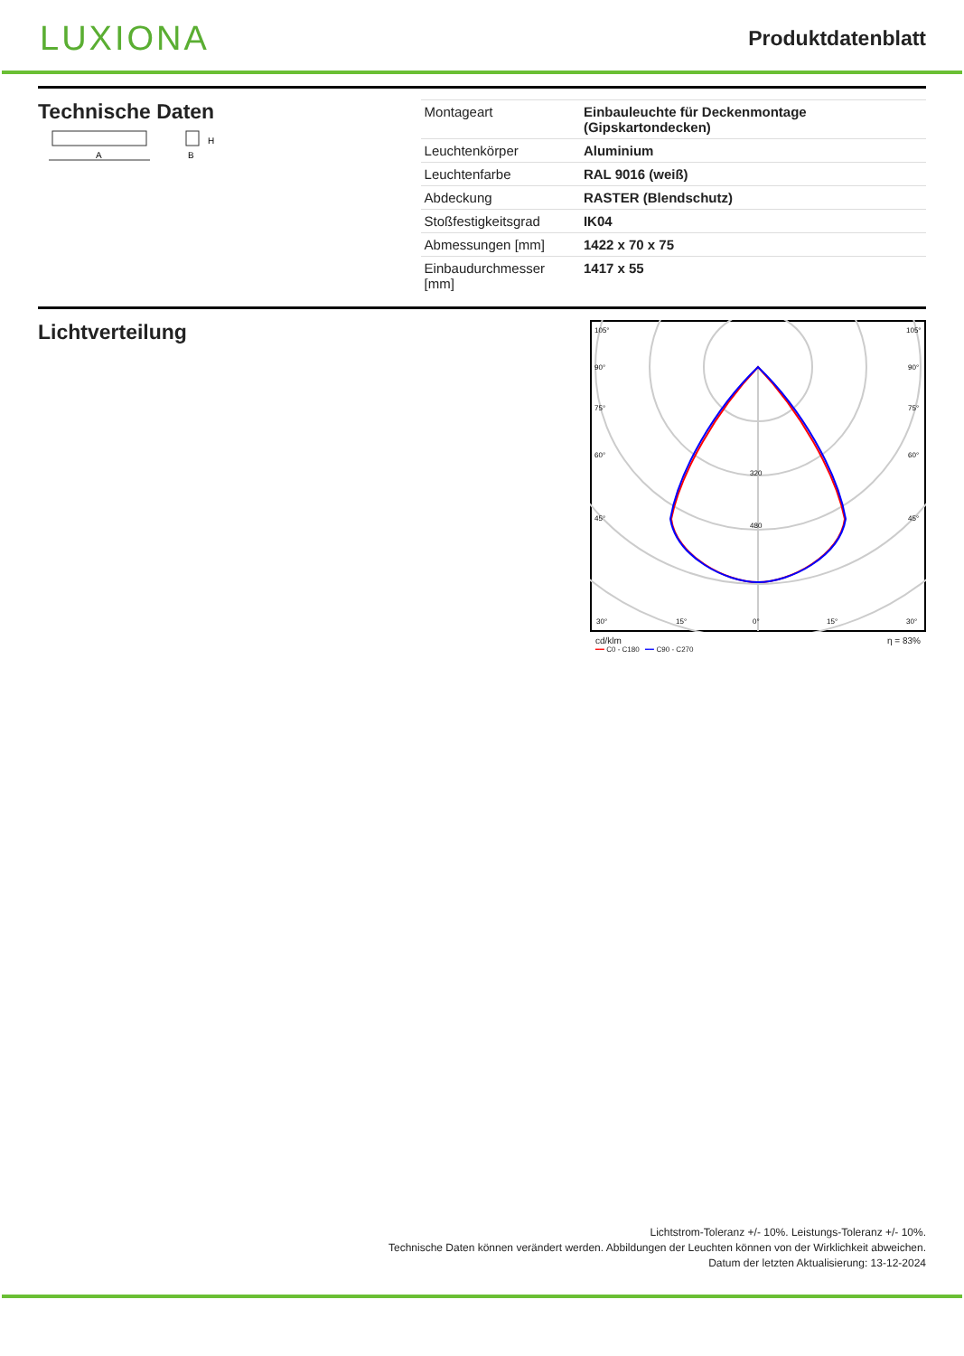LUXIONA
Produktdatenblatt
Technische Daten
A
H
B
| Montageart | Einbauleuchte für Deckenmontage (Gipskartondecken) |
| Leuchtenkörper | Aluminium |
| Leuchtenfarbe | RAL 9016 (weiß) |
| Abdeckung | RASTER (Blendschutz) |
| Stoßfestigkeitsgrad | IK04 |
| Abmessungen [mm] | 1422 x 70 x 75 |
| Einbaudurchmesser [mm] | 1417 x 55 |
Lichtverteilung
105°
90°
75°
60°
45°
30°
15°
0°
15°
30°
320
480
105°
90°
75°
60°
45°
cd/klm η = 83%
━━ C0 - C180 ━━ C90 - C270
Lichtstrom-Toleranz +/- 10%. Leistungs-Toleranz +/- 10%.
Technische Daten können verändert werden. Abbildungen der Leuchten können von der Wirklichkeit abweichen.
Datum der letzten Aktualisierung: 13-12-2024